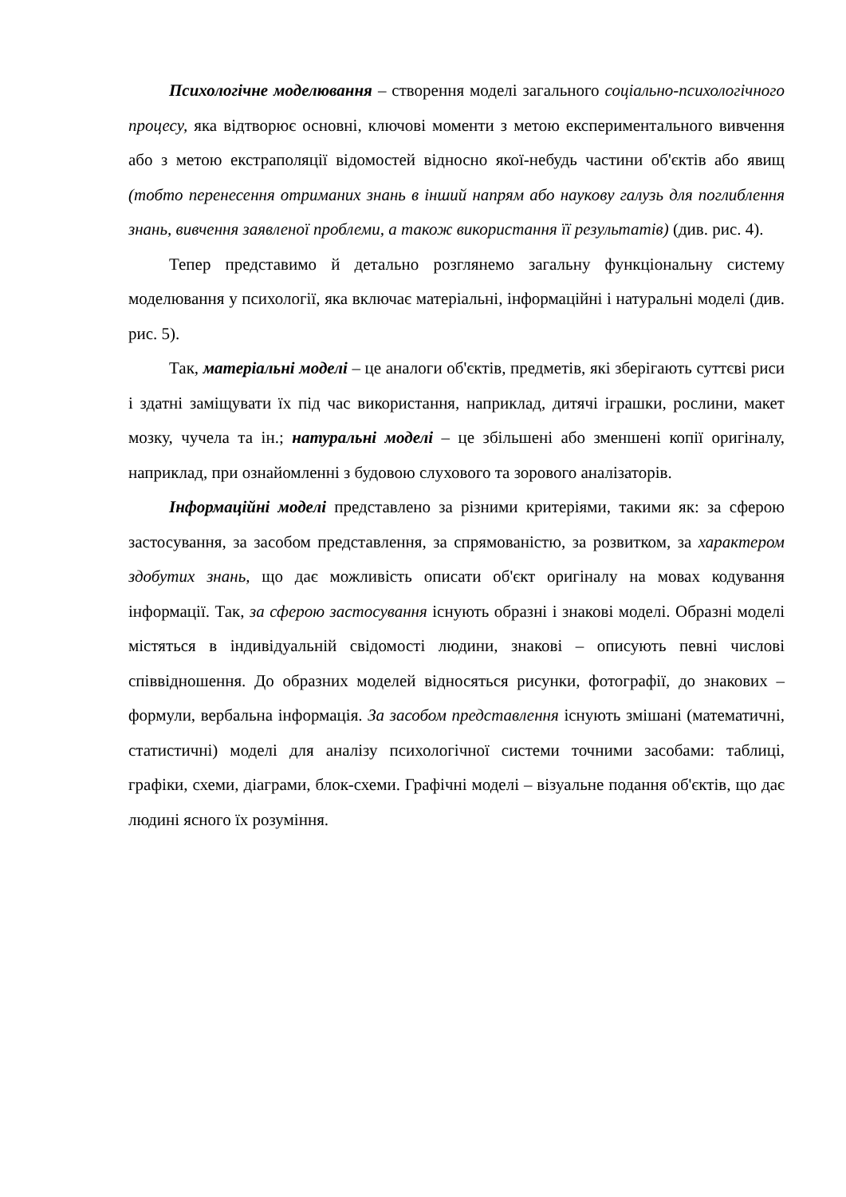Психологічне моделювання – створення моделі загального соціально-психологічного процесу, яка відтворює основні, ключові моменти з метою експериментального вивчення або з метою екстраполяції відомостей відносно якої-небудь частини об'єктів або явищ (тобто перенесення отриманих знань в інший напрям або наукову галузь для поглиблення знань, вивчення заявленої проблеми, а також використання її результатів) (див. рис. 4).
Тепер представимо й детально розглянемо загальну функціональну систему моделювання у психології, яка включає матеріальні, інформаційні і натуральні моделі (див. рис. 5).
Так, матеріальні моделі – це аналоги об'єктів, предметів, які зберігають суттєві риси і здатні заміщувати їх під час використання, наприклад, дитячі іграшки, рослини, макет мозку, чучела та ін.; натуральні моделі – це збільшені або зменшені копії оригіналу, наприклад, при ознайомленні з будовою слухового та зорового аналізаторів.
Інформаційні моделі представлено за різними критеріями, такими як: за сферою застосування, за засобом представлення, за спрямованістю, за розвитком, за характером здобутих знань, що дає можливість описати об'єкт оригіналу на мовах кодування інформації. Так, за сферою застосування існують образні і знакові моделі. Образні моделі містяться в індивідуальній свідомості людини, знакові – описують певні числові співвідношення. До образних моделей відносяться рисунки, фотографії, до знакових – формули, вербальна інформація. За засобом представлення існують змішані (математичні, статистичні) моделі для аналізу психологічної системи точними засобами: таблиці, графіки, схеми, діаграми, блок-схеми. Графічні моделі – візуальне подання об'єктів, що дає людині ясного їх розуміння.